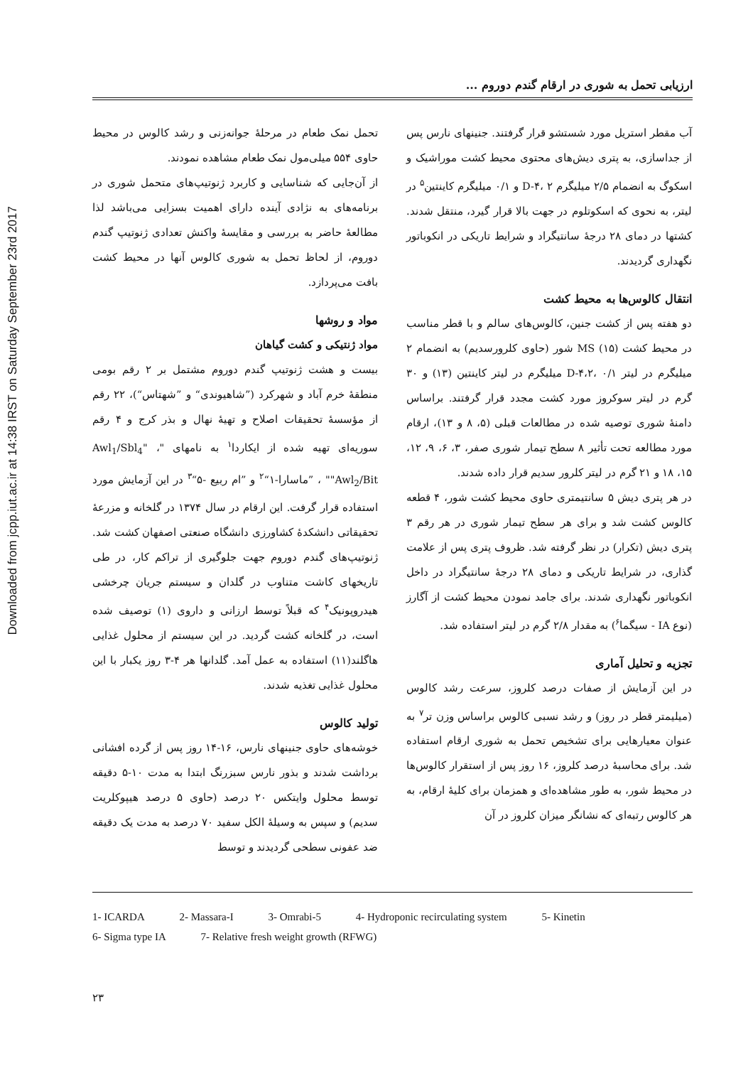Downloaded from jcpp.iut.ac.ir at 14:38 IRST on Saturday September 23rd 2017
ارزیابی تحمل به شوری در ارقام گندم دوروم ...
تحمل نمک طعام در مرحلهٔ جوانه‌زنی و رشد کالوس در محیط حاوی ۵۵۴ میلی‌مول نمک طعام مشاهده نمودند.
از آن‌جایی که شناسایی و کاربرد ژنوتیپ‌های متحمل شوری در برنامه‌های به نژادی آینده دارای اهمیت بسزایی می‌باشد لذا مطالعهٔ حاضر به بررسی و مقایسهٔ واکنش تعدادی ژنوتیپ گندم دوروم، از لحاظ تحمل به شوری کالوس آنها در محیط کشت بافت می‌پردازد.
مواد و روشها
مواد ژنتیکی و کشت گیاهان
بیست و هشت ژنوتیپ گندم دوروم مشتمل بر ۲ رقم بومی منطقهٔ خرم آباد و شهرکرد (”شاهیوندی“ و ”شهتاس“)، ۲۲ رقم از مؤسسهٔ تحقیقات اصلاح و تهیهٔ نهال و بذر کرج و ۴ رقم سوریه‌ای تهیه شده از ایکاردا<sup>۱</sup> به نامهای "Awl<sub>1</sub>/Sbl<sub>4</sub>" ، "Awl<sub>2</sub>/Bit" ، ”ماسارا-۱“<sup>۲</sup> و ”ام ربیع -۵“<sup>۳</sup> در این آزمایش مورد استفاده قرار گرفت. این ارقام در سال ۱۳۷۴ در گلخانه و مزرعهٔ تحقیقاتی دانشکدهٔ کشاورزی دانشگاه صنعتی اصفهان کشت شد. ژنوتیپ‌های گندم دوروم جهت جلوگیری از تراکم کار، در طی تاریخهای کاشت متناوب در گلدان و سیستم جریان چرخشی هیدروپونیک<sup>۴</sup> که قبلاً توسط ارزانی و داروی (۱) توصیف شده است، در گلخانه کشت گردید. در این سیستم از محلول غذایی هاگلند(۱۱) استفاده به عمل آمد. گلدانها هر ۴-۳ روز یکبار با این محلول غذایی تغذیه شدند.
تولید کالوس
خوشه‌های حاوی جنینهای نارس، ۱۶-۱۴ روز پس از گرده افشانی برداشت شدند و بذور نارس سبزرنگ ابتدا به مدت ۱۰-۵ دقیقه توسط محلول وایتکس ۲۰ درصد (حاوی ۵ درصد هیپوکلریت سدیم) و سپس به وسیلهٔ الکل سفید ۷۰ درصد به مدت یک دقیقه ضد عفونی سطحی گردیدند و توسط
آب مقطر استریل مورد شستشو قرار گرفتند. جنینهای نارس پس از جداسازی، به پتری دیش‌های محتوی محیط کشت موراشیک و اسکوگ به انضمام ۲/۵ میلیگرم D-۴، ۲ و ۰/۱ میلیگرم کاینتین<sup>۵</sup> در لیتر، به نحوی که اسکوتلوم در جهت بالا قرار گیرد، منتقل شدند. کشتها در دمای ۲۸ درجهٔ سانتیگراد و شرایط تاریکی در انکوباتور نگهداری گردیدند.
انتقال کالوس‌ها به محیط کشت
دو هفته پس از کشت جنین، کالوس‌های سالم و با قطر مناسب در محیط کشت MS (۱۵) شور (حاوی کلرورسدیم) به انضمام ۲ میلیگرم در لیتر D-۴،۲، ۰/۱ میلیگرم در لیتر کاینتین (۱۳) و ۳۰ گرم در لیتر سوکروز مورد کشت مجدد قرار گرفتند. براساس دامنهٔ شوری توصیه شده در مطالعات قبلی (۵، ۸ و ۱۳)، ارقام مورد مطالعه تحت تأثیر ۸ سطح تیمار شوری صفر، ۳، ۶، ۹، ۱۲، ۱۵، ۱۸ و ۲۱ گرم در لیتر کلرور سدیم قرار داده شدند.
در هر پتری دیش ۵ سانتیمتری حاوی محیط کشت شور، ۴ قطعه کالوس کشت شد و برای هر سطح تیمار شوری در هر رقم ۳ پتری دیش (تکرار) در نظر گرفته شد. ظروف پتری پس از علامت گذاری، در شرایط تاریکی و دمای ۲۸ درجهٔ سانتیگراد در داخل انکوباتور نگهداری شدند. برای جامد نمودن محیط کشت از آگارز (نوع IA - سیگما<sup>۶</sup>) به مقدار ۲/۸ گرم در لیتر استفاده شد.
تجزیه و تحلیل آماری
در این آزمایش از صفات درصد کلروز، سرعت رشد کالوس (میلیمتر قطر در روز) و رشد نسبی کالوس براساس وزن تر<sup>۷</sup> به عنوان معیارهایی برای تشخیص تحمل به شوری ارقام استفاده شد. برای محاسبهٔ درصد کلروز، ۱۶ روز پس از استقرار کالوس‌ها در محیط شور، به طور مشاهده‌ای و همزمان برای کلیهٔ ارقام، به هر کالوس رتبه‌ای که نشانگر میزان کلروز در آن
1- ICARDA 2- Massara-I 3- Omrabi-5 4- Hydroponic recirculating system 5- Kinetin
6- Sigma type IA 7- Relative fresh weight growth (RFWG)
۲۳